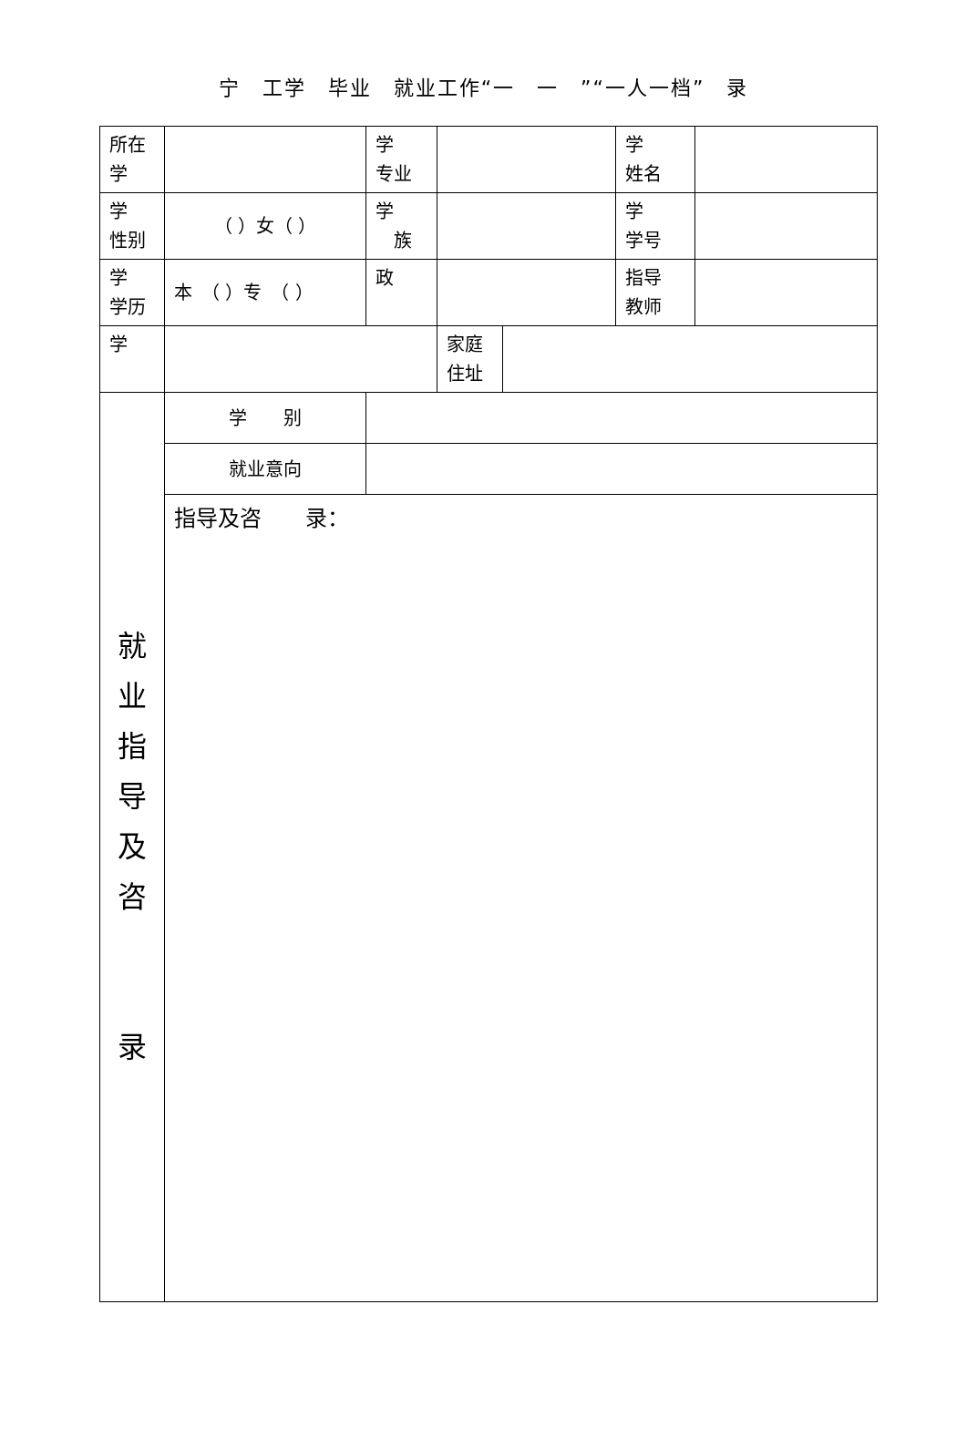宁　工学　毕业　就业工作“一　一　”“一人一档”　录
| 所在 学 | | 学 专业 | | | 学 姓名 | |
| 学 性别 | （ ）女（ ） | 学 族 | | | 学 学号 | |
| 学 学历 | 本 （ ）专 （ ） | 政 | | | 指导 教师 | |
| 学 | | | 家庭 住址 | | | |
| 就 业 指 导 及 咨 录 | 学 别 | | | | | |
| | 就业意向 | | | | | |
| | 指导及咨 录： | | | | | |